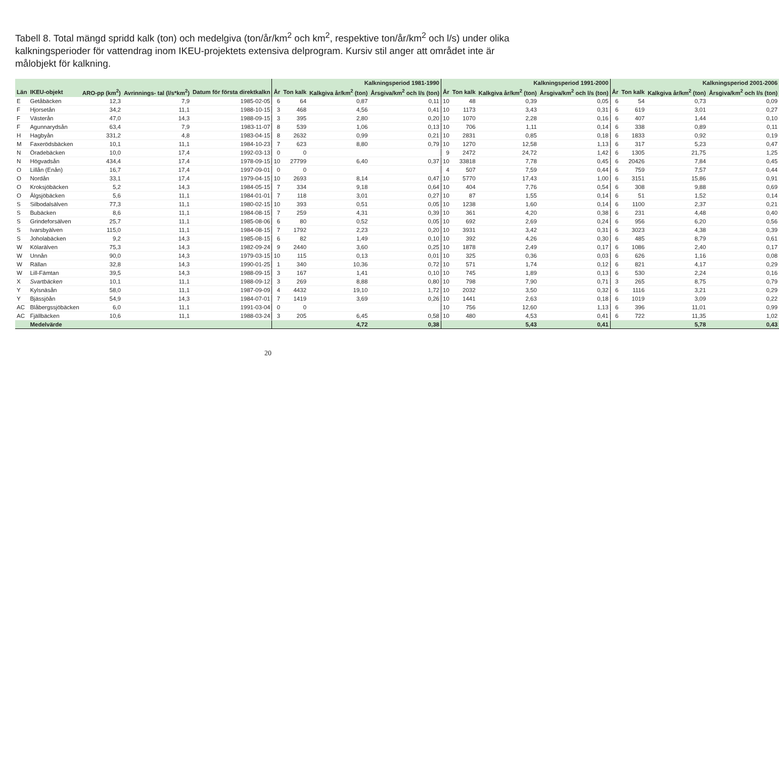Tabell 8. Total mängd spridd kalk (ton) och medelgiva (ton/år/km<sup>2</sup> och km<sup>2</sup>, respektive ton/år/km<sup>2</sup> och l/s) under olika kalkningsperioder för vattendrag inom IKEU-projektets extensiva delprogram. Kursiv stil anger att området inte är målobjekt för kalkning.
| | | | | | Kalkningsperiod 1981-1990 | | | | Kalkningsperiod 1991-2000 | | | | Kalkningsperiod 2001-2006 | | | |
| --- | --- | --- | --- | --- | --- | --- | --- | --- | --- | --- | --- | --- | --- | --- | --- | --- |
| Län | IKEU-objekt | ARO-pp (km<sup>2</sup>) | Avrinnings- tal (l/s*km<sup>2</sup>) | Datum för första direktkalkn | År | Ton kalk | Kalkgiva år/km<sup>2</sup> (ton) | Årsgiva/km<sup>2</sup> och l/s (ton) | År | Ton kalk | Kalkgiva år/km<sup>2</sup> (ton) | Årsgiva/km<sup>2</sup> och l/s (ton) | År | Ton kalk | Kalkgiva år/km<sup>2</sup> (ton) | Årsgiva/km<sup>2</sup> och l/s (ton) |
| E | Getåbäcken | 12,3 | 7,9 | 1985-02-05 | 6 | 64 | 0,87 | 0,11 | 10 | 48 | 0,39 | 0,05 | 6 | 54 | 0,73 | 0,09 |
| F | Hjorsetån | 34,2 | 11,1 | 1988-10-15 | 3 | 468 | 4,56 | 0,41 | 10 | 1173 | 3,43 | 0,31 | 6 | 619 | 3,01 | 0,27 |
| F | Västerån | 47,0 | 14,3 | 1988-09-15 | 3 | 395 | 2,80 | 0,20 | 10 | 1070 | 2,28 | 0,16 | 6 | 407 | 1,44 | 0,10 |
| F | Agunnarydsån | 63,4 | 7,9 | 1983-11-07 | 8 | 539 | 1,06 | 0,13 | 10 | 706 | 1,11 | 0,14 | 6 | 338 | 0,89 | 0,11 |
| H | Hagbyån | 331,2 | 4,8 | 1983-04-15 | 8 | 2632 | 0,99 | 0,21 | 10 | 2831 | 0,85 | 0,18 | 6 | 1833 | 0,92 | 0,19 |
| M | Faxerödsbäcken | 10,1 | 11,1 | 1984-10-23 | 7 | 623 | 8,80 | 0,79 | 10 | 1270 | 12,58 | 1,13 | 6 | 317 | 5,23 | 0,47 |
| N | Öradebäcken | 10,0 | 17,4 | 1992-03-13 | 0 | 0 | | | 9 | 2472 | 24,72 | 1,42 | 6 | 1305 | 21,75 | 1,25 |
| N | Högvadsån | 434,4 | 17,4 | 1978-09-15 | 10 | 27799 | 6,40 | 0,37 | 10 | 33818 | 7,78 | 0,45 | 6 | 20426 | 7,84 | 0,45 |
| O | Lillån (Enån) | 16,7 | 17,4 | 1997-09-01 | 0 | 0 | | | 4 | 507 | 7,59 | 0,44 | 6 | 759 | 7,57 | 0,44 |
| O | Nordån | 33,1 | 17,4 | 1979-04-15 | 10 | 2693 | 8,14 | 0,47 | 10 | 5770 | 17,43 | 1,00 | 6 | 3151 | 15,86 | 0,91 |
| O | Kroksjöbäcken | 5,2 | 14,3 | 1984-05-15 | 7 | 334 | 9,18 | 0,64 | 10 | 404 | 7,76 | 0,54 | 6 | 308 | 9,88 | 0,69 |
| O | Älgsjöbäcken | 5,6 | 11,1 | 1984-01-01 | 7 | 118 | 3,01 | 0,27 | 10 | 87 | 1,55 | 0,14 | 6 | 51 | 1,52 | 0,14 |
| S | Silbodalsälven | 77,3 | 11,1 | 1980-02-15 | 10 | 393 | 0,51 | 0,05 | 10 | 1238 | 1,60 | 0,14 | 6 | 1100 | 2,37 | 0,21 |
| S | Bubäcken | 8,6 | 11,1 | 1984-08-15 | 7 | 259 | 4,31 | 0,39 | 10 | 361 | 4,20 | 0,38 | 6 | 231 | 4,48 | 0,40 |
| S | Grindeforsälven | 25,7 | 11,1 | 1985-08-06 | 6 | 80 | 0,52 | 0,05 | 10 | 692 | 2,69 | 0,24 | 6 | 956 | 6,20 | 0,56 |
| S | Ivarsbyälven | 115,0 | 11,1 | 1984-08-15 | 7 | 1792 | 2,23 | 0,20 | 10 | 3931 | 3,42 | 0,31 | 6 | 3023 | 4,38 | 0,39 |
| S | Joholabäcken | 9,2 | 14,3 | 1985-08-15 | 6 | 82 | 1,49 | 0,10 | 10 | 392 | 4,26 | 0,30 | 6 | 485 | 8,79 | 0,61 |
| W | Kölarälven | 75,3 | 14,3 | 1982-09-24 | 9 | 2440 | 3,60 | 0,25 | 10 | 1878 | 2,49 | 0,17 | 6 | 1086 | 2,40 | 0,17 |
| W | Unnån | 90,0 | 14,3 | 1979-03-15 | 10 | 115 | 0,13 | 0,01 | 10 | 325 | 0,36 | 0,03 | 6 | 626 | 1,16 | 0,08 |
| W | Rällan | 32,8 | 14,3 | 1990-01-25 | 1 | 340 | 10,36 | 0,72 | 10 | 571 | 1,74 | 0,12 | 6 | 821 | 4,17 | 0,29 |
| W | Lill-Fämtan | 39,5 | 14,3 | 1988-09-15 | 3 | 167 | 1,41 | 0,10 | 10 | 745 | 1,89 | 0,13 | 6 | 530 | 2,24 | 0,16 |
| X | Svartbäcken | 10,1 | 11,1 | 1988-09-12 | 3 | 269 | 8,88 | 0,80 | 10 | 798 | 7,90 | 0,71 | 3 | 265 | 8,75 | 0,79 |
| Y | Kylsnäsån | 58,0 | 11,1 | 1987-09-09 | 4 | 4432 | 19,10 | 1,72 | 10 | 2032 | 3,50 | 0,32 | 6 | 1116 | 3,21 | 0,29 |
| Y | Bjässjöån | 54,9 | 14,3 | 1984-07-01 | 7 | 1419 | 3,69 | 0,26 | 10 | 1441 | 2,63 | 0,18 | 6 | 1019 | 3,09 | 0,22 |
| AC | Blåbergssjöbäcken | 6,0 | 11,1 | 1991-03-04 | 0 | 0 | | | 10 | 756 | 12,60 | 1,13 | 6 | 396 | 11,01 | 0,99 |
| AC | Fjällbäcken | 10,6 | 11,1 | 1988-03-24 | 3 | 205 | 6,45 | 0,58 | 10 | 480 | 4,53 | 0,41 | 6 | 722 | 11,35 | 1,02 |
| | Medelvärde | | | | | | 4,72 | 0,38 | | | 5,43 | 0,41 | | | 5,78 | 0,43 |
20